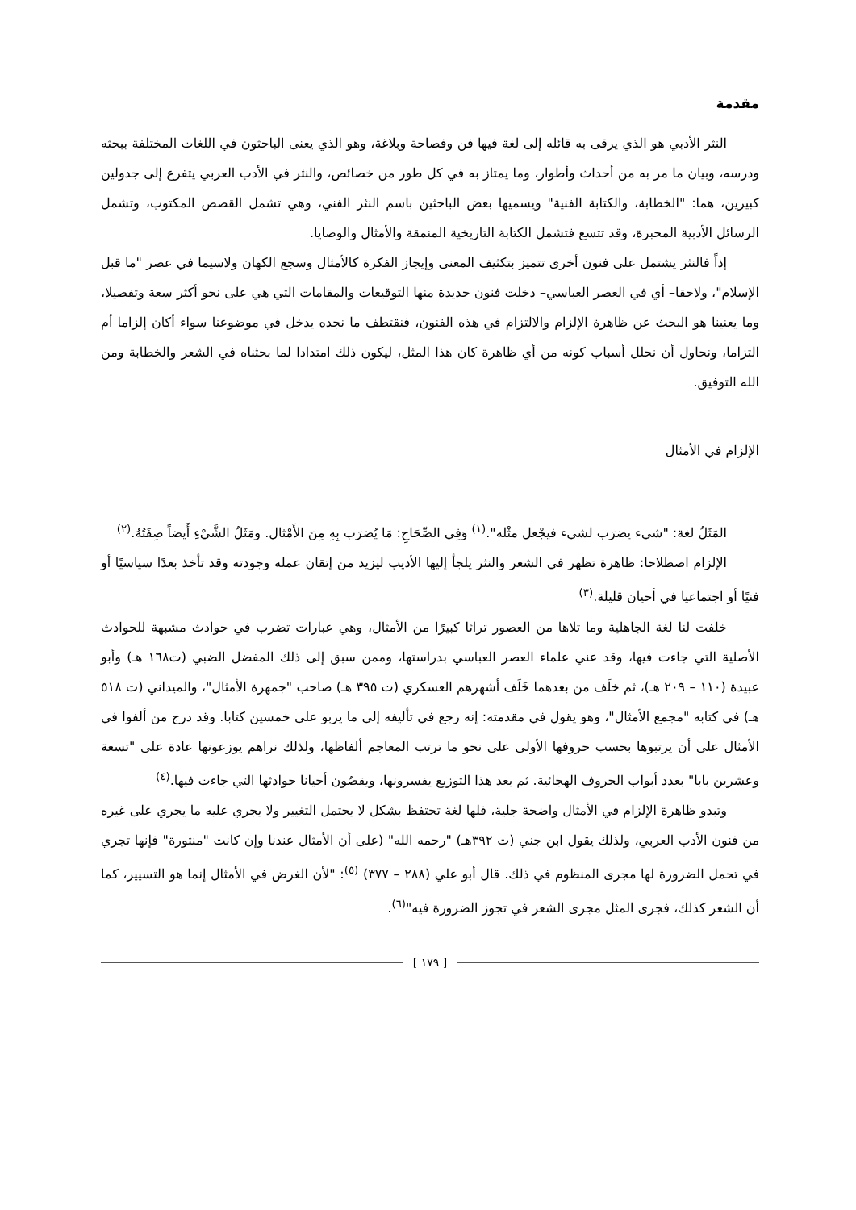مقدمة
النثر الأدبي هو الذي يرقى به قائله إلى لغة فيها فن وفصاحة وبلاغة، وهو الذي يعنى الباحثون في اللغات المختلفة ببحثه ودرسه، وبيان ما مر به من أحداث وأطوار، وما يمتاز به في كل طور من خصائص، والنثر في الأدب العربي يتفرع إلى جدولين كبيرين، هما: "الخطابة، والكتابة الفنية" ويسميها بعض الباحثين باسم النثر الفني، وهي تشمل القصص المكتوب، وتشمل الرسائل الأدبية المحبرة، وقد تتسع فتشمل الكتابة التاريخية المنمقة والأمثال والوصايا.
إذاً فالنثر يشتمل على فنون أخرى تتميز بتكثيف المعنى وإيجاز الفكرة كالأمثال وسجع الكهان ولاسيما في عصر "ما قبل الإسلام"، ولاحقا– أي في العصر العباسي– دخلت فنون جديدة منها التوقيعات والمقامات التي هي على نحو أكثر سعة وتفصيلا، وما يعنينا هو البحث عن ظاهرة الإلزام والالتزام في هذه الفنون، فنقتطف ما نجده يدخل في موضوعنا سواء أكان إلزاما أم التزاما، ونحاول أن نحلل أسباب كونه من أي ظاهرة كان هذا المثل، ليكون ذلك امتدادا لما بحثناه في الشعر والخطابة ومن الله التوفيق.
الإلزام في الأمثال
المَثَلُ لغة: "شيء يضرَب لشيء فيجْعل مثْله".<sup>(١)</sup> وَفِي الصِّحَاحِ: مَا يُضرَب بِهِ مِنَ الأَمْثال. ومَثَلُ الشَّيْءِ أَيضاً صِفَتُهُ.<sup>(٢)</sup>
الإلزام اصطلاحا: ظاهرة تظهر في الشعر والنثر يلجأ إليها الأديب ليزيد من إتقان عمله وجودته وقد تأخذ بعدًا سياسيًا أو فنيًا أو اجتماعيا في أحيان قليلة.<sup>(٣)</sup>
خلفت لنا لغة الجاهلية وما تلاها من العصور تراثا كبيرًا من الأمثال، وهي عبارات تضرب في حوادث مشبهة للحوادث الأصلية التي جاءت فيها، وقد عني علماء العصر العباسي بدراستها، وممن سبق إلى ذلك المفضل الضبي (ت١٦٨ هـ) وأبو عبيدة (١١٠ – ٢٠٩ هـ)، ثم خلَف من بعدهما خَلَف أشهرهم العسكري (ت ٣٩٥ هـ) صاحب "جمهرة الأمثال"، والميداني (ت ٥١٨ هـ) في كتابه "مجمع الأمثال"، وهو يقول في مقدمته: إنه رجع في تأليفه إلى ما يربو على خمسين كتابا. وقد درج من ألفوا في الأمثال على أن يرتبوها بحسب حروفها الأولى على نحو ما ترتب المعاجم ألفاظها، ولذلك نراهم يوزعونها عادة على "تسعة وعشرين بابا" بعدد أبواب الحروف الهجائية. ثم بعد هذا التوزيع يفسرونها، ويقصُون أحيانا حوادثها التي جاءت فيها.<sup>(٤)</sup>
وتبدو ظاهرة الإلزام في الأمثال واضحة جلية، فلها لغة تحتفظ بشكل لا يحتمل التغيير ولا يجري عليه ما يجري على غيره من فنون الأدب العربي، ولذلك يقول ابن جني (ت ٣٩٢هـ) "رحمه الله" (على أن الأمثال عندنا وإن كانت "منثورة" فإنها تجري في تحمل الضرورة لها مجرى المنظوم في ذلك. قال أبو علي (٢٨٨ – ٣٧٧) <sup>(٥)</sup>: "لأن الغرض في الأمثال إنما هو التسيير، كما أن الشعر كذلك، فجرى المثل مجرى الشعر في تجوز الضرورة فيه"<sup>(٦)</sup>.
[ ١٧٩ ]